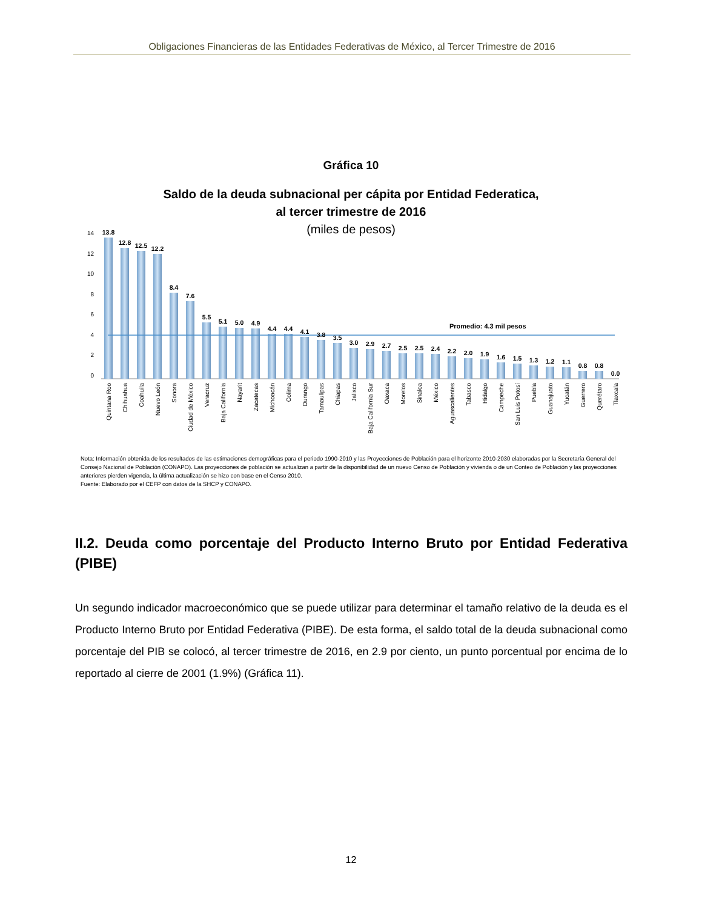Obligaciones Financieras de las Entidades Federativas de México, al Tercer Trimestre de 2016
Gráfica 10
Saldo de la deuda subnacional per cápita por Entidad Federatica,
al tercer trimestre de 2016
(miles de pesos)
14
12
10
8
6
4
2
0
Promedio: 4.3 mil pesos
13.8
12.8
12.5
12.2
8.4
7.6
5.5
5.1
5.0
4.9
4.4
4.4
4.1
3.8
3.5
3.0
2.9
2.7
2.5
2.5
2.4
2.2
2.0
1.9
1.6
1.5
1.3
1.2
1.1
0.8
0.8
0.0
Quintana Roo
Chihuahua
Coahuila
Nuevo León
Sonora
Ciudad de México
Veracruz
Baja California
Nayarit
Zacatecas
Michoacán
Colima
Durango
Tamaulipas
Chiapas
Jalisco
Baja California Sur
Oaxaca
Morelos
Sinaloa
México
Aguascalientes
Tabasco
Hidalgo
Campeche
San Luis Potosí
Puebla
Guanajuato
Yucatán
Guerrero
Querétaro
Tlaxcala
Nota: Información obtenida de los resultados de las estimaciones demográficas para el periodo 1990-2010 y las Proyecciones de Población para el horizonte 2010-2030 elaboradas por la Secretaría General del Consejo Nacional de Población (CONAPO). Las proyecciones de población se actualizan a partir de la disponibilidad de un nuevo Censo de Población y vivienda o de un Conteo de Población y las proyecciones anteriores pierden vigencia, la última actualización se hizo con base en el Censo 2010.
Fuente: Elaborado por el CEFP con datos de la SHCP y CONAPO.
II.2. Deuda como porcentaje del Producto Interno Bruto por Entidad Federativa (PIBE)
Un segundo indicador macroeconómico que se puede utilizar para determinar el tamaño relativo de la deuda es el Producto Interno Bruto por Entidad Federativa (PIBE). De esta forma, el saldo total de la deuda subnacional como porcentaje del PIB se colocó, al tercer trimestre de 2016, en 2.9 por ciento, un punto porcentual por encima de lo reportado al cierre de 2001 (1.9%) (Gráfica 11).
12